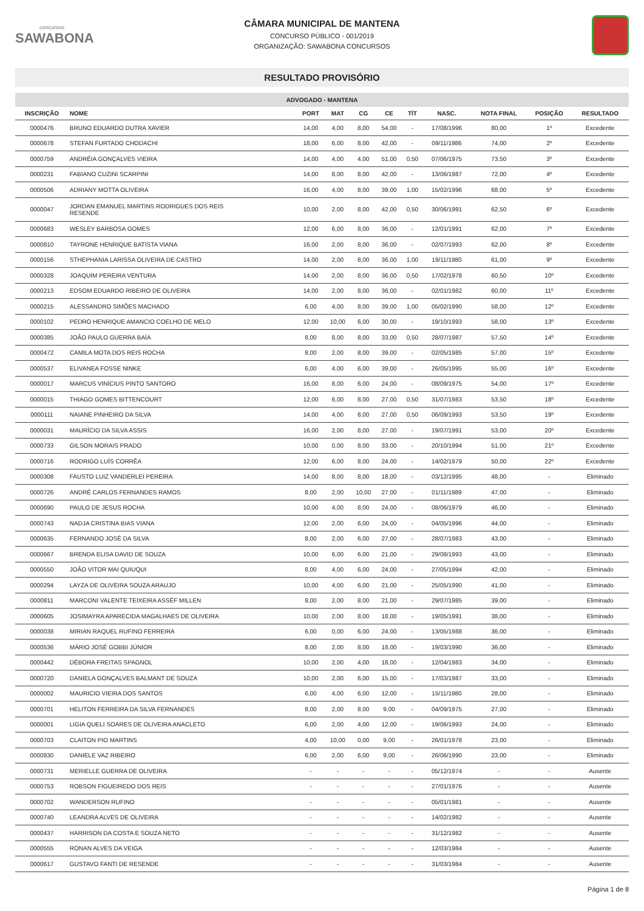concursos
SAWABONA
CÂMARA MUNICIPAL DE MANTENA
CONCURSO PÚBLICO - 001/2019
ORGANIZAÇÃO: SAWABONA CONCURSOS
RESULTADO PROVISÓRIO
| ADVOGADO - MANTENA | | | | | | | | | | |
| --- | --- | --- | --- | --- | --- | --- | --- | --- | --- | --- |
| INSCRIÇÃO | NOME | PORT | MAT | CG | CE | TÍT | NASC. | NOTA FINAL | POSIÇÃO | RESULTADO |
| 0000476 | BRUNO EDUARDO DUTRA XAVIER | 14,00 | 4,00 | 8,00 | 54,00 | - | 17/08/1996 | 80,00 | 1º | Excedente |
| 0000678 | STEFAN FURTADO CHODACHI | 18,00 | 6,00 | 8,00 | 42,00 | - | 09/11/1986 | 74,00 | 2º | Excedente |
| 0000759 | ANDRÉIA GONÇALVES VIEIRA | 14,00 | 4,00 | 4,00 | 51,00 | 0,50 | 07/06/1975 | 73,50 | 3º | Excedente |
| 0000231 | FABIANO CUZINI SCARPINI | 14,00 | 8,00 | 8,00 | 42,00 | - | 13/06/1987 | 72,00 | 4º | Excedente |
| 0000506 | ADRIANY MOTTA OLIVEIRA | 16,00 | 4,00 | 8,00 | 39,00 | 1,00 | 15/02/1996 | 68,00 | 5º | Excedente |
| 0000047 | JORDAN EMANUEL MARTINS RODRIGUES DOS REIS RESENDE | 10,00 | 2,00 | 8,00 | 42,00 | 0,50 | 30/06/1991 | 62,50 | 6º | Excedente |
| 0000683 | WESLEY BARBOSA GOMES | 12,00 | 6,00 | 8,00 | 36,00 | - | 12/01/1991 | 62,00 | 7º | Excedente |
| 0000810 | TAYRONE HENRIQUE BATISTA VIANA | 16,00 | 2,00 | 8,00 | 36,00 | - | 02/07/1993 | 62,00 | 8º | Excedente |
| 0000156 | STHEPHANIA LARISSA OLIVEIRA DE CASTRO | 14,00 | 2,00 | 8,00 | 36,00 | 1,00 | 19/11/1980 | 61,00 | 9º | Excedente |
| 0000328 | JOAQUIM PEREIRA VENTURA | 14,00 | 2,00 | 8,00 | 36,00 | 0,50 | 17/02/1978 | 60,50 | 10º | Excedente |
| 0000213 | EDSOM EDUARDO RIBEIRO DE OLIVEIRA | 14,00 | 2,00 | 8,00 | 36,00 | - | 02/01/1982 | 60,00 | 11º | Excedente |
| 0000215 | ALESSANDRO SIMÕES MACHADO | 6,00 | 4,00 | 8,00 | 39,00 | 1,00 | 05/02/1990 | 58,00 | 12º | Excedente |
| 0000102 | PEDRO HENRIQUE AMANCIO COELHO DE MELO | 12,00 | 10,00 | 6,00 | 30,00 | - | 19/10/1993 | 58,00 | 13º | Excedente |
| 0000385 | JOÃO PAULO GUERRA BAÍA | 8,00 | 8,00 | 8,00 | 33,00 | 0,50 | 28/07/1987 | 57,50 | 14º | Excedente |
| 0000472 | CAMILA MOTA DOS REIS ROCHA | 8,00 | 2,00 | 8,00 | 39,00 | - | 02/05/1985 | 57,00 | 15º | Excedente |
| 0000537 | ELIVANEA FOSSE NINKE | 6,00 | 4,00 | 6,00 | 39,00 | - | 26/05/1995 | 55,00 | 16º | Excedente |
| 0000017 | MARCUS VINÍCIUS PINTO SANTORO | 16,00 | 8,00 | 6,00 | 24,00 | - | 08/09/1975 | 54,00 | 17º | Excedente |
| 0000015 | THIAGO GOMES BITTENCOURT | 12,00 | 6,00 | 8,00 | 27,00 | 0,50 | 31/07/1983 | 53,50 | 18º | Excedente |
| 0000111 | NAIANE PINHEIRO DA SILVA | 14,00 | 4,00 | 8,00 | 27,00 | 0,50 | 06/09/1993 | 53,50 | 19º | Excedente |
| 0000031 | MAURÍCIO DA SILVA ASSIS | 16,00 | 2,00 | 8,00 | 27,00 | - | 19/07/1991 | 53,00 | 20º | Excedente |
| 0000733 | GILSON MORAIS PRADO | 10,00 | 0,00 | 8,00 | 33,00 | - | 20/10/1994 | 51,00 | 21º | Excedente |
| 0000716 | RODRIGO LUÍS CORRÊA | 12,00 | 6,00 | 8,00 | 24,00 | - | 14/02/1979 | 50,00 | 22º | Excedente |
| 0000308 | FAUSTO LUIZ VANDERLEI PEREIRA | 14,00 | 8,00 | 8,00 | 18,00 | - | 03/12/1995 | 48,00 | - | Eliminado |
| 0000726 | ANDRÉ CARLOS FERNANDES RAMOS | 8,00 | 2,00 | 10,00 | 27,00 | - | 01/11/1989 | 47,00 | - | Eliminado |
| 0000690 | PAULO DE JESUS ROCHA | 10,00 | 4,00 | 8,00 | 24,00 | - | 08/06/1979 | 46,00 | - | Eliminado |
| 0000743 | NADJA CRISTINA BIAS VIANA | 12,00 | 2,00 | 6,00 | 24,00 | - | 04/05/1996 | 44,00 | - | Eliminado |
| 0000635 | FERNANDO JOSÉ DA SILVA | 8,00 | 2,00 | 6,00 | 27,00 | - | 28/07/1983 | 43,00 | - | Eliminado |
| 0000667 | BRENDA ELISA DAVID DE SOUZA | 10,00 | 6,00 | 6,00 | 21,00 | - | 29/08/1993 | 43,00 | - | Eliminado |
| 0000550 | JOÃO VITOR MAI QUIUQUI | 8,00 | 4,00 | 6,00 | 24,00 | - | 27/05/1994 | 42,00 | - | Eliminado |
| 0000294 | LAYZA DE OLIVEIRA SOUZA ARAUJO | 10,00 | 4,00 | 6,00 | 21,00 | - | 25/05/1990 | 41,00 | - | Eliminado |
| 0000811 | MARCONI VALENTE TEIXEIRA ASSÉF MILLEN | 8,00 | 2,00 | 8,00 | 21,00 | - | 29/07/1985 | 39,00 | - | Eliminado |
| 0000605 | JOSIMAYRA APARECIDA MAGALHAES DE OLIVEIRA | 10,00 | 2,00 | 8,00 | 18,00 | - | 19/05/1991 | 38,00 | - | Eliminado |
| 0000038 | MIRIAN RAQUEL RUFINO FERREIRA | 6,00 | 0,00 | 6,00 | 24,00 | - | 13/05/1988 | 36,00 | - | Eliminado |
| 0000536 | MÁRIO JOSÉ GOBBI JÚNIOR | 8,00 | 2,00 | 8,00 | 18,00 | - | 19/03/1990 | 36,00 | - | Eliminado |
| 0000442 | DÉBORA FREITAS SPAGNOL | 10,00 | 2,00 | 4,00 | 18,00 | - | 12/04/1983 | 34,00 | - | Eliminado |
| 0000720 | DANIELA GONÇALVES BALMANT DE SOUZA | 10,00 | 2,00 | 6,00 | 15,00 | - | 17/03/1987 | 33,00 | - | Eliminado |
| 0000002 | MAURICIO VIEIRA DOS SANTOS | 6,00 | 4,00 | 6,00 | 12,00 | - | 15/11/1980 | 28,00 | - | Eliminado |
| 0000701 | HELITON FERREIRA DA SILVA FERNANDES | 8,00 | 2,00 | 8,00 | 9,00 | - | 04/09/1975 | 27,00 | - | Eliminado |
| 0000001 | LIGIA QUELI SOARES DE OLIVEIRA ANACLETO | 6,00 | 2,00 | 4,00 | 12,00 | - | 19/06/1993 | 24,00 | - | Eliminado |
| 0000703 | CLAITON PIO MARTINS | 4,00 | 10,00 | 0,00 | 9,00 | - | 26/01/1978 | 23,00 | - | Eliminado |
| 0000830 | DANIELE VAZ RIBEIRO | 6,00 | 2,00 | 6,00 | 9,00 | - | 26/06/1990 | 23,00 | - | Eliminado |
| 0000731 | MERIELLE GUERRA DE OLIVEIRA | - | - | - | - | - | 05/12/1974 | - | - | Ausente |
| 0000753 | ROBSON FIGUEIREDO DOS REIS | - | - | - | - | - | 27/01/1976 | - | - | Ausente |
| 0000702 | WANDERSON RUFINO | - | - | - | - | - | 05/01/1981 | - | - | Ausente |
| 0000740 | LEANDRA ALVES DE OLIVEIRA | - | - | - | - | - | 14/02/1982 | - | - | Ausente |
| 0000437 | HARRISON DA COSTA E SOUZA NETO | - | - | - | - | - | 31/12/1982 | - | - | Ausente |
| 0000555 | RONAN ALVES DA VEIGA | - | - | - | - | - | 12/03/1984 | - | - | Ausente |
| 0000617 | GUSTAVO FANTI DE RESENDE | - | - | - | - | - | 31/03/1984 | - | - | Ausente |
Página 1 de 8